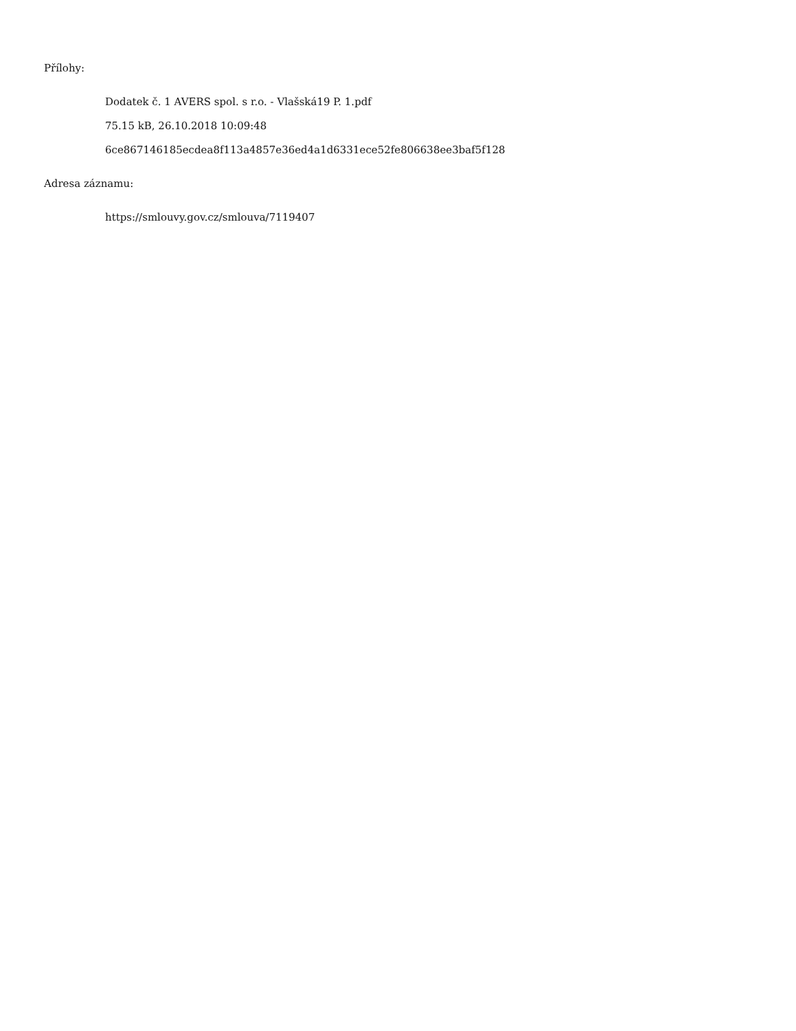Přílohy:
Dodatek č. 1 AVERS spol. s r.o. - Vlašská19 P. 1.pdf
75.15 kB, 26.10.2018 10:09:48
6ce867146185ecdea8f113a4857e36ed4a1d6331ece52fe806638ee3baf5f128
Adresa záznamu:
https://smlouvy.gov.cz/smlouva/7119407